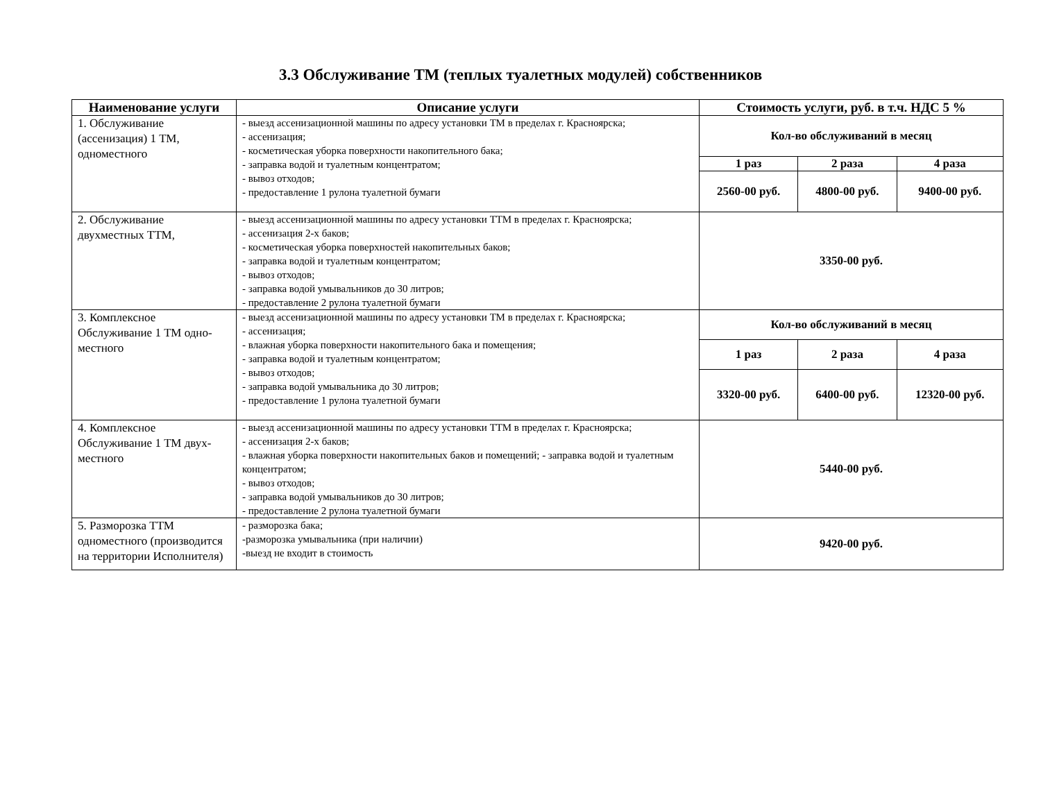3.3 Обслуживание ТМ (теплых туалетных модулей) собственников
| Наименование услуги | Описание услуги | Стоимость услуги, руб. в т.ч. НДС 5 % | | |
| --- | --- | --- | --- | --- |
| 1. Обслуживание (ассенизация) 1 ТМ, одноместного | - выезд ассенизационной машины по адресу установки ТМ в пределах г. Красноярска; - ассенизация; - косметическая уборка поверхности накопительного бака; - заправка водой и туалетным концентратом; - вывоз отходов; - предоставление 1 рулона туалетной бумаги | Кол-во обслуживаний в месяц | | |
| | | 1 раз | 2 раза | 4 раза |
| | | 2560-00 руб. | 4800-00 руб. | 9400-00 руб. |
| 2. Обслуживание двухместных ТТМ, | - выезд ассенизационной машины по адресу установки ТТМ в пределах г. Красноярска; - ассенизация 2-х баков; - косметическая уборка поверхностей накопительных баков; - заправка водой и туалетным концентратом; - вывоз отходов; - заправка водой умывальников до 30 литров; - предоставление 2 рулона туалетной бумаги | 3350-00 руб. | | |
| 3. Комплексное Обслуживание 1 ТМ одно-местного | - выезд ассенизационной машины по адресу установки ТМ в пределах г. Красноярска; - ассенизация; - влажная уборка поверхности накопительного бака и помещения; - заправка водой и туалетным концентратом; - вывоз отходов; - заправка водой умывальника до 30 литров; - предоставление 1 рулона туалетной бумаги | Кол-во обслуживаний в месяц | | |
| | | 1 раз | 2 раза | 4 раза |
| | | 3320-00 руб. | 6400-00 руб. | 12320-00 руб. |
| 4. Комплексное Обслуживание 1 ТМ двух-местного | - выезд ассенизационной машины по адресу установки ТТМ в пределах г. Красноярска; - ассенизация 2-х баков; - влажная уборка поверхности накопительных баков и помещений; - заправка водой и туалетным концентратом; - вывоз отходов; - заправка водой умывальников до 30 литров; - предоставление 2 рулона туалетной бумаги | 5440-00 руб. | | |
| 5. Разморозка ТТМ одноместного (производится на территории Исполнителя) | - разморозка бака; -разморозка умывальника (при наличии) -выезд не входит в стоимость | 9420-00 руб. | | |